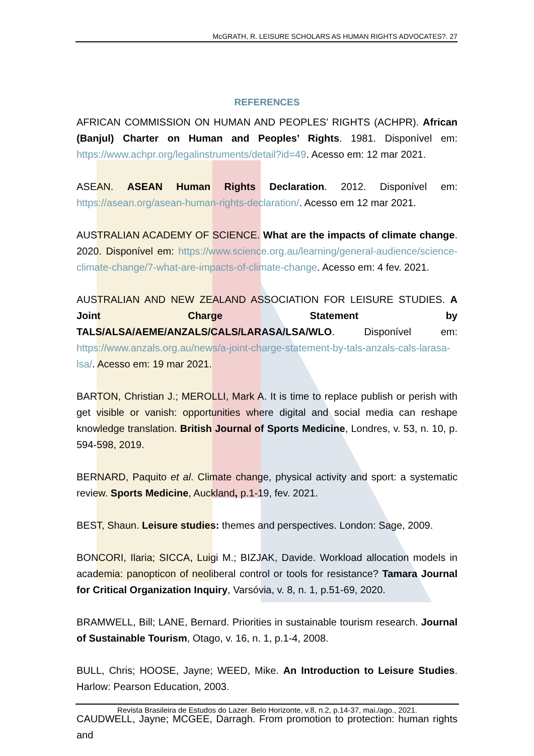McGRATH, R. LEISURE SCHOLARS AS HUMAN RIGHTS ADVOCATES?. 27
REFERENCES
AFRICAN COMMISSION ON HUMAN AND PEOPLES' RIGHTS (ACHPR). African (Banjul) Charter on Human and Peoples’ Rights. 1981. Disponível em: https://www.achpr.org/legalinstruments/detail?id=49. Acesso em: 12 mar 2021.
ASEAN. ASEAN Human Rights Declaration. 2012. Disponível em: https://asean.org/asean-human-rights-declaration/. Acesso em 12 mar 2021.
AUSTRALIAN ACADEMY OF SCIENCE. What are the impacts of climate change. 2020. Disponível em: https://www.science.org.au/learning/general-audience/science-climate-change/7-what-are-impacts-of-climate-change. Acesso em: 4 fev. 2021.
AUSTRALIAN AND NEW ZEALAND ASSOCIATION FOR LEISURE STUDIES. A Joint Charge Statement by TALS/ALSA/AEME/ANZALS/CALS/LARASA/LSA/WLO. Disponível em: https://www.anzals.org.au/news/a-joint-charge-statement-by-tals-anzals-cals-larasa-lsa/. Acesso em: 19 mar 2021.
BARTON, Christian J.; MEROLLI, Mark A. It is time to replace publish or perish with get visible or vanish: opportunities where digital and social media can reshape knowledge translation. British Journal of Sports Medicine, Londres, v. 53, n. 10, p. 594-598, 2019.
BERNARD, Paquito et al. Climate change, physical activity and sport: a systematic review. Sports Medicine, Auckland, p.1-19, fev. 2021.
BEST, Shaun. Leisure studies: themes and perspectives. London: Sage, 2009.
BONCORI, Ilaria; SICCA, Luigi M.; BIZJAK, Davide. Workload allocation models in academia: panopticon of neoliberal control or tools for resistance? Tamara Journal for Critical Organization Inquiry, Varsóvia, v. 8, n. 1, p.51-69, 2020.
BRAMWELL, Bill; LANE, Bernard. Priorities in sustainable tourism research. Journal of Sustainable Tourism, Otago, v. 16, n. 1, p.1-4, 2008.
BULL, Chris; HOOSE, Jayne; WEED, Mike. An Introduction to Leisure Studies. Harlow: Pearson Education, 2003.
CAUDWELL, Jayne; MCGEE, Darragh. From promotion to protection: human rights and
Revista Brasileira de Estudos do Lazer. Belo Horizonte, v.8, n.2, p.14-37, mai./ago., 2021.